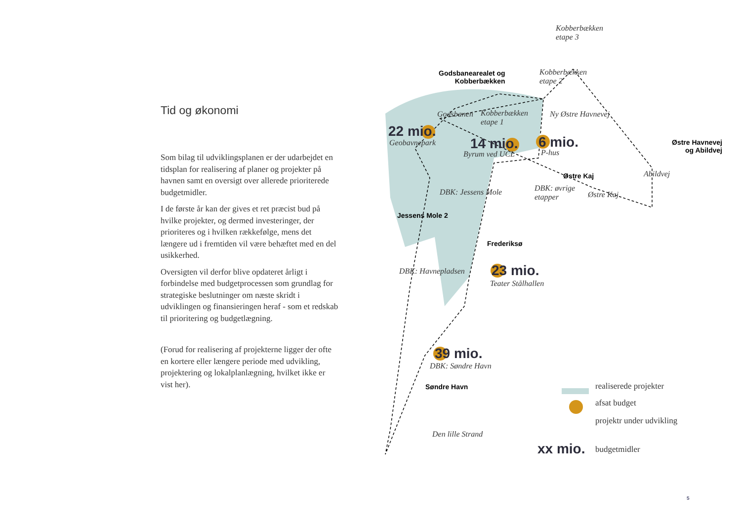Tid og økonomi
Som bilag til udviklingsplanen er der udarbejdet en tidsplan for realisering af planer og projekter på havnen samt en oversigt over allerede prioriterede budgetmidler.
I de første år kan der gives et ret præcist bud på hvilke projekter, og dermed investeringer, der prioriteres og i hvilken rækkefølge, mens det længere ud i fremtiden vil være behæftet med en del usikkerhed.
Oversigten vil derfor blive opdateret årligt i forbindelse med budgetprocessen som grundlag for strategiske beslutninger om næste skridt i udviklingen og finansieringen heraf - som et redskab til prioritering og budgetlægning.
(Forud for realisering af projekterne ligger der ofte en kortere eller længere periode med udvikling, projektering og lokalplanlægning, hvilket ikke er vist her).
Kobberbækken
etape 3
Godsbanearealet og
Kobberbækken
Kobberbækken
etape 2
Godsbanen
Kobberbækken
etape 1
Ny Østre Havnevej
22 mio.
Geobavnepark 14 mio.
Byrum ved UCL
6 mio.
P-hus
Østre Havnevej
og Abildvej
Østre Kaj Abildvej
DBK: Jessens Mole
DBK: øvrige
etapper
Østre Kaj
Jessens Mole 2
Frederiksø
DBK: Havnepladsen 23 mio.
Teater Stålhallen
39 mio.
DBK: Søndre Havn
Søndre Havn
Den lille Strand
realiserede projekter
afsat budget
projektr under udvikling
xx mio. budgetmidler
5